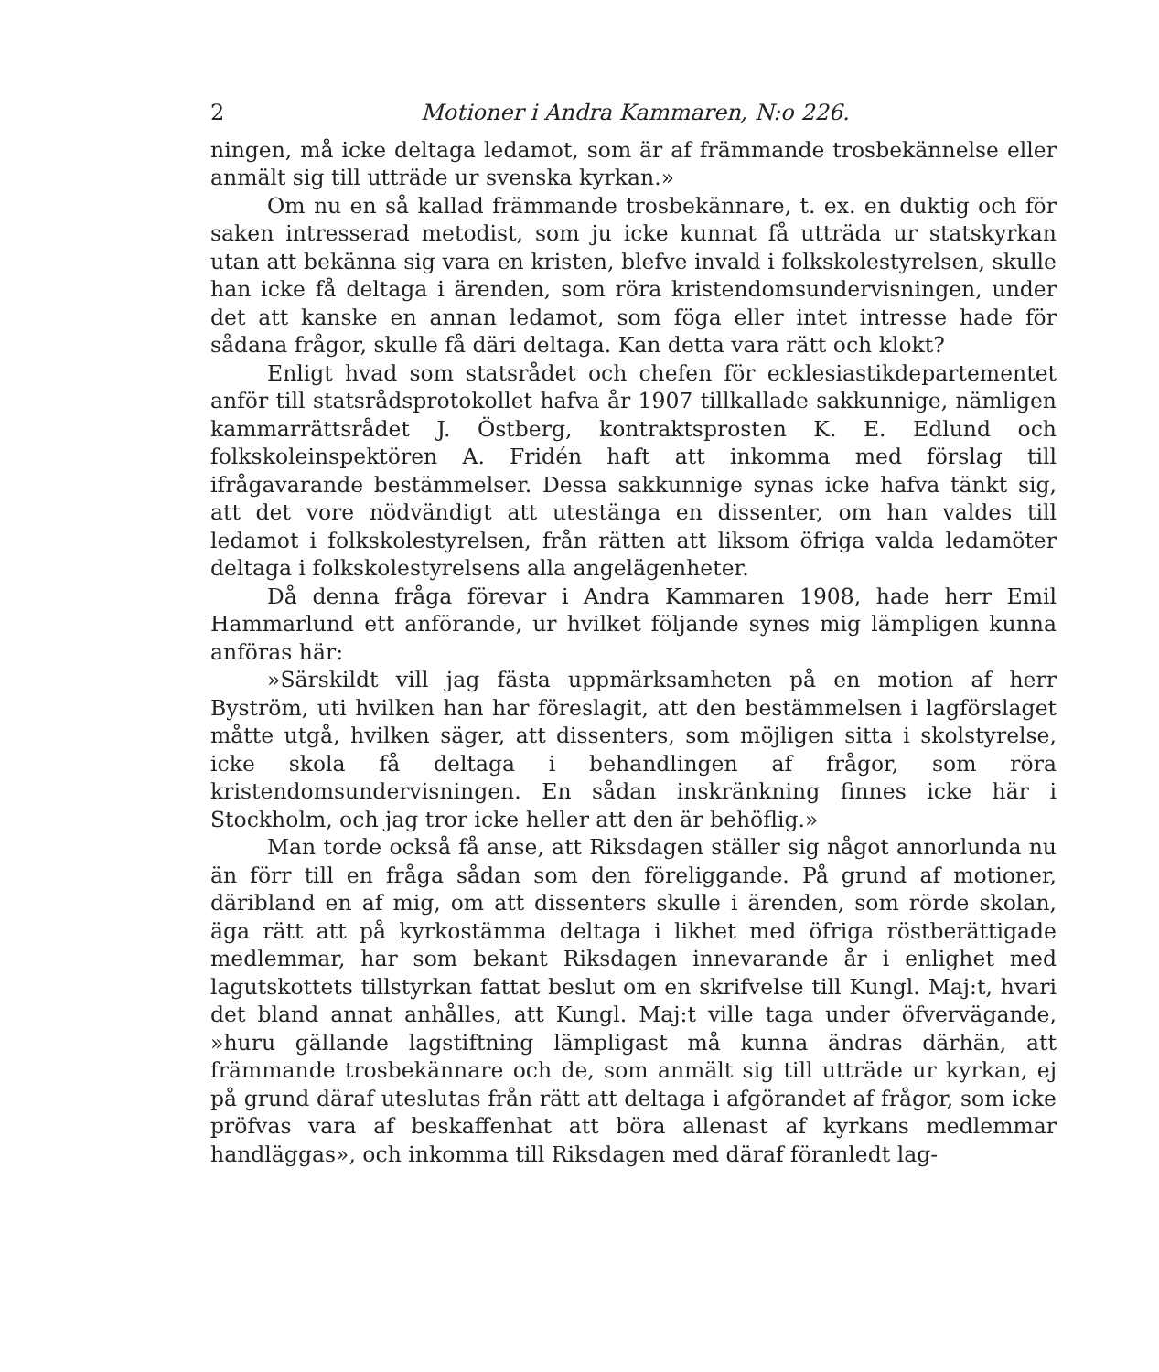2 Motioner i Andra Kammaren, N:o 226.
ningen, må icke deltaga ledamot, som är af främmande trosbekännelse eller anmält sig till utträde ur svenska kyrkan.»
Om nu en så kallad främmande trosbekännare, t. ex. en duktig och för saken intresserad metodist, som ju icke kunnat få utträda ur statskyrkan utan att bekänna sig vara en kristen, blefve invald i folkskolestyrelsen, skulle han icke få deltaga i ärenden, som röra kristendomsundervisningen, under det att kanske en annan ledamot, som föga eller intet intresse hade för sådana frågor, skulle få däri deltaga. Kan detta vara rätt och klokt?
Enligt hvad som statsrådet och chefen för ecklesiastikdepartementet anför till statsrådsprotokollet hafva år 1907 tillkallade sakkunnige, nämligen kammarrättsrådet J. Östberg, kontraktsprosten K. E. Edlund och folkskoleinspektören A. Fridén haft att inkomma med förslag till ifrågavarande bestämmelser. Dessa sakkunnige synas icke hafva tänkt sig, att det vore nödvändigt att utestänga en dissenter, om han valdes till ledamot i folkskolestyrelsen, från rätten att liksom öfriga valda ledamöter deltaga i folkskolestyrelsens alla angelägenheter.
Då denna fråga förevar i Andra Kammaren 1908, hade herr Emil Hammarlund ett anförande, ur hvilket följande synes mig lämpligen kunna anföras här:
»Särskildt vill jag fästa uppmärksamheten på en motion af herr Byström, uti hvilken han har föreslagit, att den bestämmelsen i lagförslaget måtte utgå, hvilken säger, att dissenters, som möjligen sitta i skolstyrelse, icke skola få deltaga i behandlingen af frågor, som röra kristendomsundervisningen. En sådan inskränkning finnes icke här i Stockholm, och jag tror icke heller att den är behöflig.»
Man torde också få anse, att Riksdagen ställer sig något annorlunda nu än förr till en fråga sådan som den föreliggande. På grund af motioner, däribland en af mig, om att dissenters skulle i ärenden, som rörde skolan, äga rätt att på kyrkostämma deltaga i likhet med öfriga röstberättigade medlemmar, har som bekant Riksdagen innevarande år i enlighet med lagutskottets tillstyrkan fattat beslut om en skrifvelse till Kungl. Maj:t, hvari det bland annat anhålles, att Kungl. Maj:t ville taga under öfvervägande, »huru gällande lagstiftning lämpligast må kunna ändras därhän, att främmande trosbekännare och de, som anmält sig till utträde ur kyrkan, ej på grund däraf uteslutas från rätt att deltaga i afgörandet af frågor, som icke pröfvas vara af beskaffenhat att böra allenast af kyrkans medlemmar handläggas», och inkomma till Riksdagen med däraf föranledt lag-